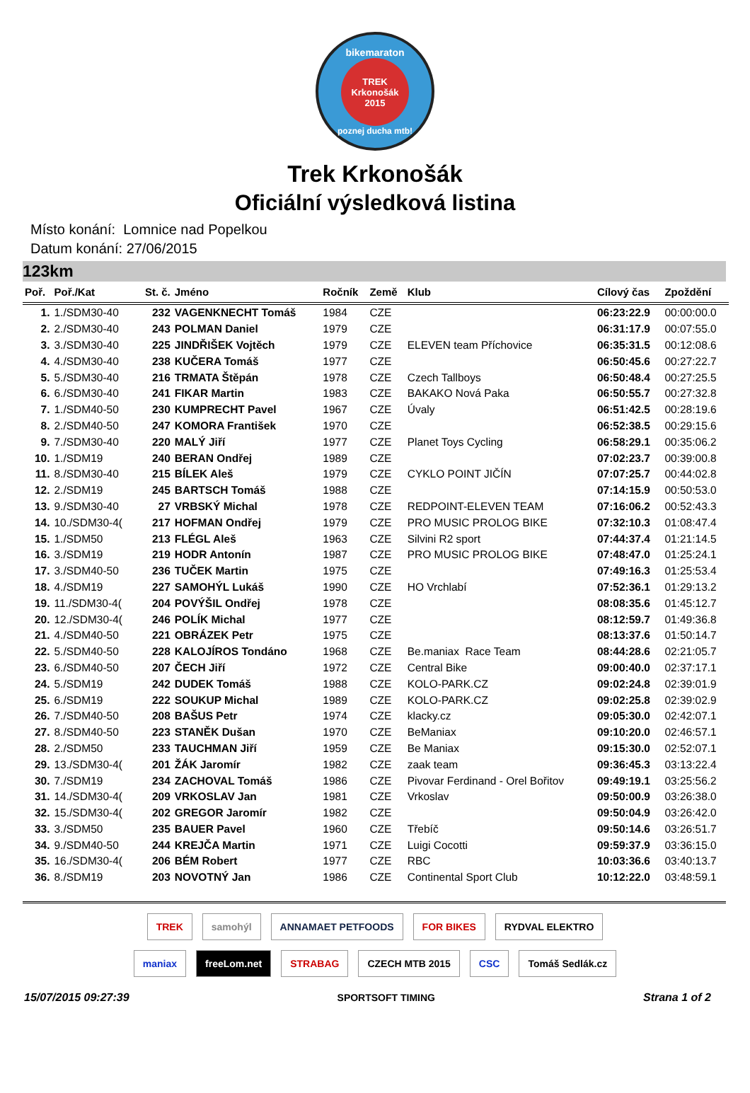bikemaraton
TREK
Krkonošák
2015
poznej ducha mtb!
Trek Krkonošák
Oficiální výsledková listina
Místo konání: Lomnice nad Popelkou
Datum konání: 27/06/2015
123km
| Poř. | Poř./Kat | St. č. | Jméno | Ročník | Země | Klub | Cílový čas | Zpoždění |
| --- | --- | --- | --- | --- | --- | --- | --- | --- |
| 1. | 1./SDM30-40 | 232 | VAGENKNECHT Tomáš | 1984 | CZE | | 06:23:22.9 | 00:00:00.0 |
| 2. | 2./SDM30-40 | 243 | POLMAN Daniel | 1979 | CZE | | 06:31:17.9 | 00:07:55.0 |
| 3. | 3./SDM30-40 | 225 | JINDŘIŠEK Vojtěch | 1979 | CZE | ELEVEN team Příchovice | 06:35:31.5 | 00:12:08.6 |
| 4. | 4./SDM30-40 | 238 | KUČERA Tomáš | 1977 | CZE | | 06:50:45.6 | 00:27:22.7 |
| 5. | 5./SDM30-40 | 216 | TRMATA Štěpán | 1978 | CZE | Czech Tallboys | 06:50:48.4 | 00:27:25.5 |
| 6. | 6./SDM30-40 | 241 | FIKAR Martin | 1983 | CZE | BAKAKO Nová Paka | 06:50:55.7 | 00:27:32.8 |
| 7. | 1./SDM40-50 | 230 | KUMPRECHT Pavel | 1967 | CZE | Úvaly | 06:51:42.5 | 00:28:19.6 |
| 8. | 2./SDM40-50 | 247 | KOMORA František | 1970 | CZE | | 06:52:38.5 | 00:29:15.6 |
| 9. | 7./SDM30-40 | 220 | MALÝ Jiří | 1977 | CZE | Planet Toys Cycling | 06:58:29.1 | 00:35:06.2 |
| 10. | 1./SDM19 | 240 | BERAN Ondřej | 1989 | CZE | | 07:02:23.7 | 00:39:00.8 |
| 11. | 8./SDM30-40 | 215 | BÍLEK Aleš | 1979 | CZE | CYKLO POINT JIČÍN | 07:07:25.7 | 00:44:02.8 |
| 12. | 2./SDM19 | 245 | BARTSCH Tomáš | 1988 | CZE | | 07:14:15.9 | 00:50:53.0 |
| 13. | 9./SDM30-40 | 27 | VRBSKÝ Michal | 1978 | CZE | REDPOINT-ELEVEN TEAM | 07:16:06.2 | 00:52:43.3 |
| 14. | 10./SDM30-4( | 217 | HOFMAN Ondřej | 1979 | CZE | PRO MUSIC PROLOG BIKE | 07:32:10.3 | 01:08:47.4 |
| 15. | 1./SDM50 | 213 | FLÉGL Aleš | 1963 | CZE | Silvini R2 sport | 07:44:37.4 | 01:21:14.5 |
| 16. | 3./SDM19 | 219 | HODR Antonín | 1987 | CZE | PRO MUSIC PROLOG BIKE | 07:48:47.0 | 01:25:24.1 |
| 17. | 3./SDM40-50 | 236 | TUČEK Martin | 1975 | CZE | | 07:49:16.3 | 01:25:53.4 |
| 18. | 4./SDM19 | 227 | SAMOHÝL Lukáš | 1990 | CZE | HO Vrchlabí | 07:52:36.1 | 01:29:13.2 |
| 19. | 11./SDM30-4( | 204 | POVÝŠIL Ondřej | 1978 | CZE | | 08:08:35.6 | 01:45:12.7 |
| 20. | 12./SDM30-4( | 246 | POLÍK Michal | 1977 | CZE | | 08:12:59.7 | 01:49:36.8 |
| 21. | 4./SDM40-50 | 221 | OBRÁZEK Petr | 1975 | CZE | | 08:13:37.6 | 01:50:14.7 |
| 22. | 5./SDM40-50 | 228 | KALOJÍROS Tondáno | 1968 | CZE | Be.maniax Race Team | 08:44:28.6 | 02:21:05.7 |
| 23. | 6./SDM40-50 | 207 | ČECH Jiří | 1972 | CZE | Central Bike | 09:00:40.0 | 02:37:17.1 |
| 24. | 5./SDM19 | 242 | DUDEK Tomáš | 1988 | CZE | KOLO-PARK.CZ | 09:02:24.8 | 02:39:01.9 |
| 25. | 6./SDM19 | 222 | SOUKUP Michal | 1989 | CZE | KOLO-PARK.CZ | 09:02:25.8 | 02:39:02.9 |
| 26. | 7./SDM40-50 | 208 | BAŠUS Petr | 1974 | CZE | klacky.cz | 09:05:30.0 | 02:42:07.1 |
| 27. | 8./SDM40-50 | 223 | STANĚK Dušan | 1970 | CZE | BeManiax | 09:10:20.0 | 02:46:57.1 |
| 28. | 2./SDM50 | 233 | TAUCHMAN Jiří | 1959 | CZE | Be Maniax | 09:15:30.0 | 02:52:07.1 |
| 29. | 13./SDM30-4( | 201 | ŽÁK Jaromír | 1982 | CZE | zaak team | 09:36:45.3 | 03:13:22.4 |
| 30. | 7./SDM19 | 234 | ZACHOVAL Tomáš | 1986 | CZE | Pivovar Ferdinand - Orel Bořitov | 09:49:19.1 | 03:25:56.2 |
| 31. | 14./SDM30-4( | 209 | VRKOSLAV Jan | 1981 | CZE | Vrkoslav | 09:50:00.9 | 03:26:38.0 |
| 32. | 15./SDM30-4( | 202 | GREGOR Jaromír | 1982 | CZE | | 09:50:04.9 | 03:26:42.0 |
| 33. | 3./SDM50 | 235 | BAUER Pavel | 1960 | CZE | Třebíč | 09:50:14.6 | 03:26:51.7 |
| 34. | 9./SDM40-50 | 244 | KREJČA Martin | 1971 | CZE | Luigi Cocotti | 09:59:37.9 | 03:36:15.0 |
| 35. | 16./SDM30-4( | 206 | BÉM Robert | 1977 | CZE | RBC | 10:03:36.6 | 03:40:13.7 |
| 36. | 8./SDM19 | 203 | NOVOTNÝ Jan | 1986 | CZE | Continental Sport Club | 10:12:22.0 | 03:48:59.1 |
TREK samohýl ANNAMAET PETFOODS FOR BIKES RYDVAL ELEKTRO maniax freeLom.net STRABAG CZECH MTB 2015 CSC Tomáš Sedlák.cz
15/07/2015 09:27:39 SPORTSOFT TIMING Strana 1 of 2